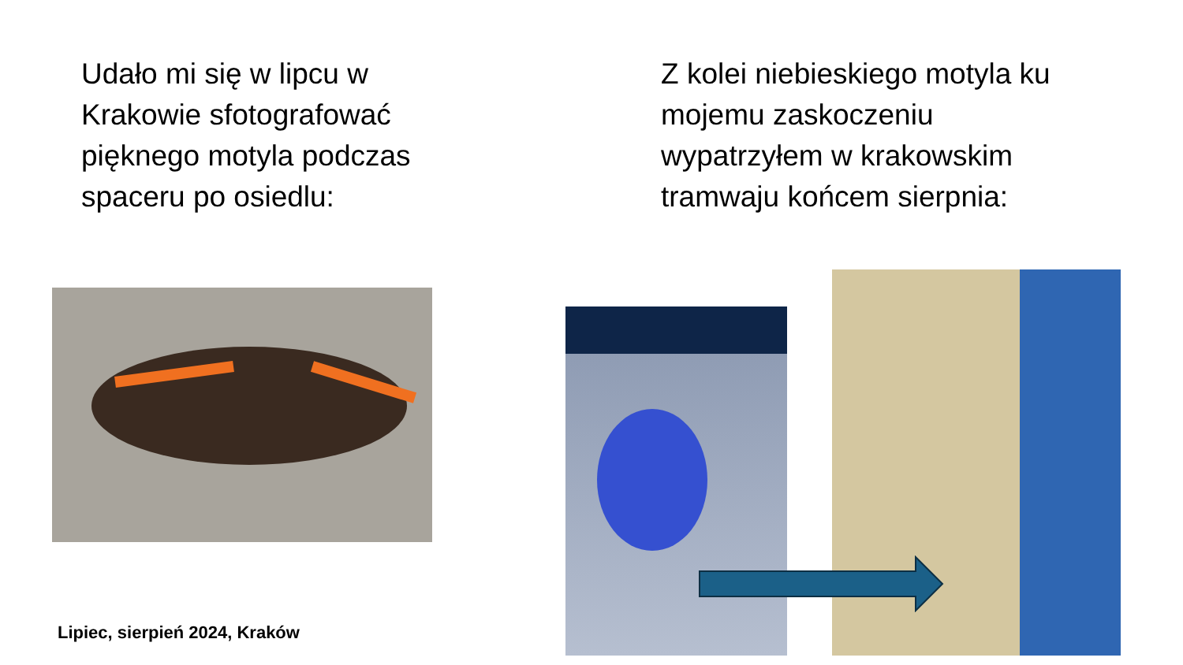Udało mi się w lipcu w Krakowie sfotografować pięknego motyla podczas spaceru po osiedlu:
Z kolei niebieskiego motyla ku mojemu zaskoczeniu wypatrzyłem w krakowskim tramwaju końcem sierpnia:
Lipiec, sierpień 2024, Kraków